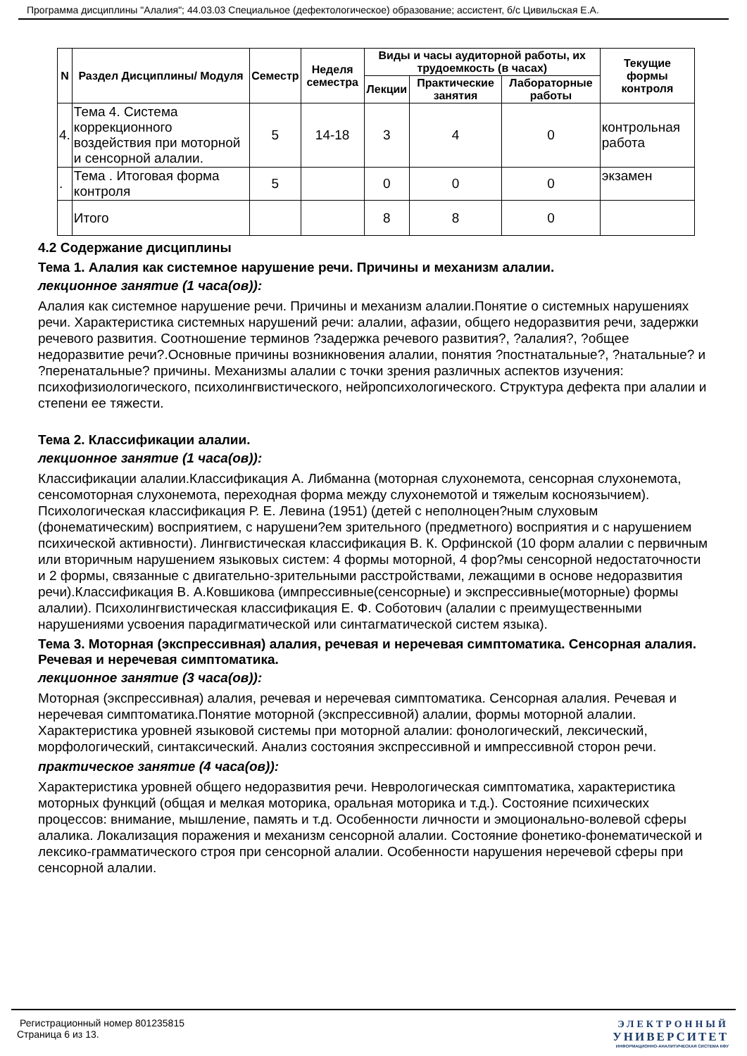Программа дисциплины "Алалия"; 44.03.03 Специальное (дефектологическое) образование; ассистент, б/с Цивильская Е.А.
| N | Раздел Дисциплины/ Модуля | Семестр | Неделя семестра | Виды и часы аудиторной работы, их трудоемкость (в часах) | | | Текущие формы контроля |
| --- | --- | --- | --- | --- | --- | --- | --- |
| | | | | Лекции | Практические занятия | Лабораторные работы | |
| 4. | Тема 4. Система коррекционного воздействия при моторной и сенсорной алалии. | 5 | 14-18 | 3 | 4 | 0 | контрольная работа |
| . | Тема . Итоговая форма контроля | 5 | | 0 | 0 | 0 | экзамен |
| | Итого | | | 8 | 8 | 0 | |
4.2 Содержание дисциплины
Тема 1. Алалия как системное нарушение речи. Причины и механизм алалии.
лекционное занятие (1 часа(ов)):
Алалия как системное нарушение речи. Причины и механизм алалии.Понятие о системных нарушениях речи. Характеристика системных нарушений речи: алалии, афазии, общего недоразвития речи, задержки речевого развития. Соотношение терминов ?задержка речевого развития?, ?алалия?, ?общее недоразвитие речи?.Основные причины возникновения алалии, понятия ?постнатальные?, ?натальные? и ?перенатальные? причины. Механизмы алалии с точки зрения различных аспектов изучения: психофизиологического, психолингвистического, нейропсихологического. Структура дефекта при алалии и степени ее тяжести.
Тема 2. Классификации алалии.
лекционное занятие (1 часа(ов)):
Классификации алалии.Классификация А. Либманна (моторная слухонемота, сенсорная слухонемота, сенсомоторная слухонемота, переходная форма между слухонемотой и тяжелым косноязычием). Психологическая классификация Р. Е. Левина (1951) (детей с неполноцен?ным слуховым (фонематическим) восприятием, с нарушени?ем зрительного (предметного) восприятия и с нарушением психической активности). Лингвистическая классификация В. К. Орфинской (10 форм алалии с первичным или вторичным нарушением языковых систем: 4 формы моторной, 4 фор?мы сенсорной недостаточности и 2 формы, связанные с двигательно-зрительными расстройствами, лежащими в основе недоразвития речи).Классификация В. А.Ковшикова (импрессивные(сенсорные) и экспрессивные(моторные) формы алалии). Психолингвистическая классификация Е. Ф. Соботович (алалии с преимущественными нарушениями усвоения парадигматической или синтагматической систем языка).
Тема 3. Моторная (экспрессивная) алалия, речевая и неречевая симптоматика. Сенсорная алалия. Речевая и неречевая симптоматика.
лекционное занятие (3 часа(ов)):
Моторная (экспрессивная) алалия, речевая и неречевая симптоматика. Сенсорная алалия. Речевая и неречевая симптоматика.Понятие моторной (экспрессивной) алалии, формы моторной алалии. Характеристика уровней языковой системы при моторной алалии: фонологический, лексический, морфологический, синтаксический. Анализ состояния экспрессивной и импрессивной сторон речи.
практическое занятие (4 часа(ов)):
Характеристика уровней общего недоразвития речи. Неврологическая симптоматика, характеристика моторных функций (общая и мелкая моторика, оральная моторика и т.д.). Состояние психических процессов: внимание, мышление, память и т.д. Особенности личности и эмоционально-волевой сферы алалика. Локализация поражения и механизм сенсорной алалии. Состояние фонетико-фонематической и лексико-грамматического строя при сенсорной алалии. Особенности нарушения неречевой сферы при сенсорной алалии.
Регистрационный номер 801235815
Страница 6 из 13.
ЭЛЕКТРОННЫЙ
УНИВЕРСИТЕТ
ИНФОРМАЦИОННО-АНАЛИТИЧЕСКАЯ СИСТЕМА КФУ